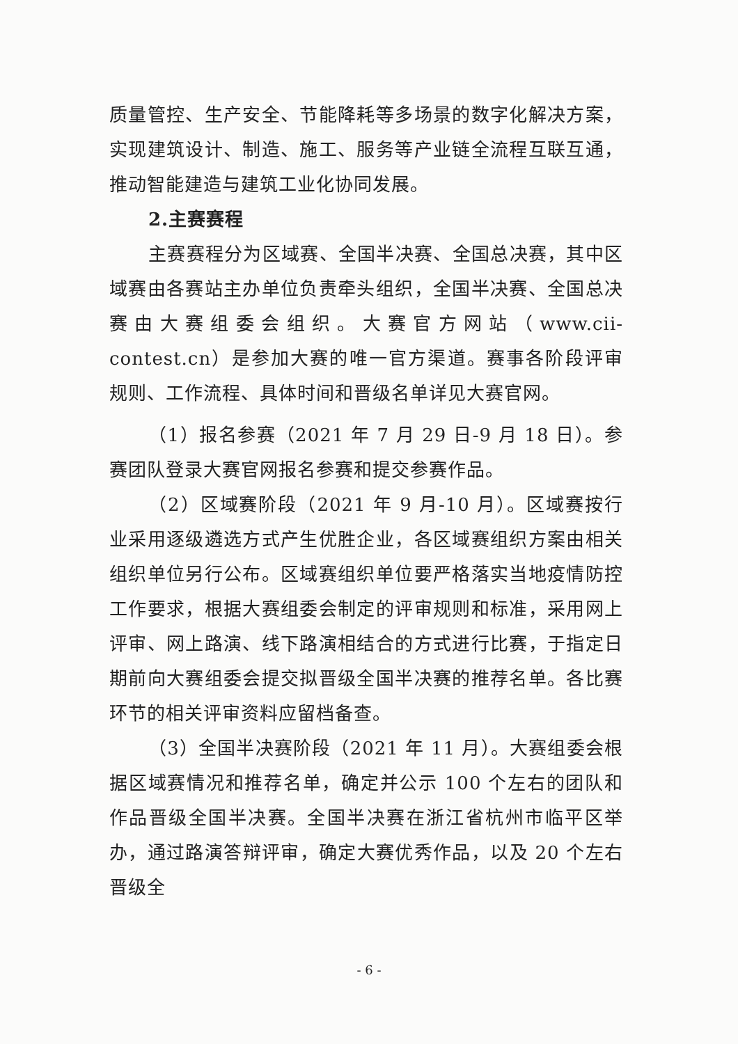质量管控、生产安全、节能降耗等多场景的数字化解决方案，实现建筑设计、制造、施工、服务等产业链全流程互联互通，推动智能建造与建筑工业化协同发展。
2.主赛赛程
主赛赛程分为区域赛、全国半决赛、全国总决赛，其中区域赛由各赛站主办单位负责牵头组织，全国半决赛、全国总决赛由大赛组委会组织。大赛官方网站（www.cii-contest.cn）是参加大赛的唯一官方渠道。赛事各阶段评审规则、工作流程、具体时间和晋级名单详见大赛官网。
（1）报名参赛（2021 年 7 月 29 日-9 月 18 日）。参赛团队登录大赛官网报名参赛和提交参赛作品。
（2）区域赛阶段（2021 年 9 月-10 月）。区域赛按行业采用逐级遴选方式产生优胜企业，各区域赛组织方案由相关组织单位另行公布。区域赛组织单位要严格落实当地疫情防控工作要求，根据大赛组委会制定的评审规则和标准，采用网上评审、网上路演、线下路演相结合的方式进行比赛，于指定日期前向大赛组委会提交拟晋级全国半决赛的推荐名单。各比赛环节的相关评审资料应留档备查。
（3）全国半决赛阶段（2021 年 11 月）。大赛组委会根据区域赛情况和推荐名单，确定并公示 100 个左右的团队和作品晋级全国半决赛。全国半决赛在浙江省杭州市临平区举办，通过路演答辩评审，确定大赛优秀作品，以及 20 个左右晋级全
- 6 -